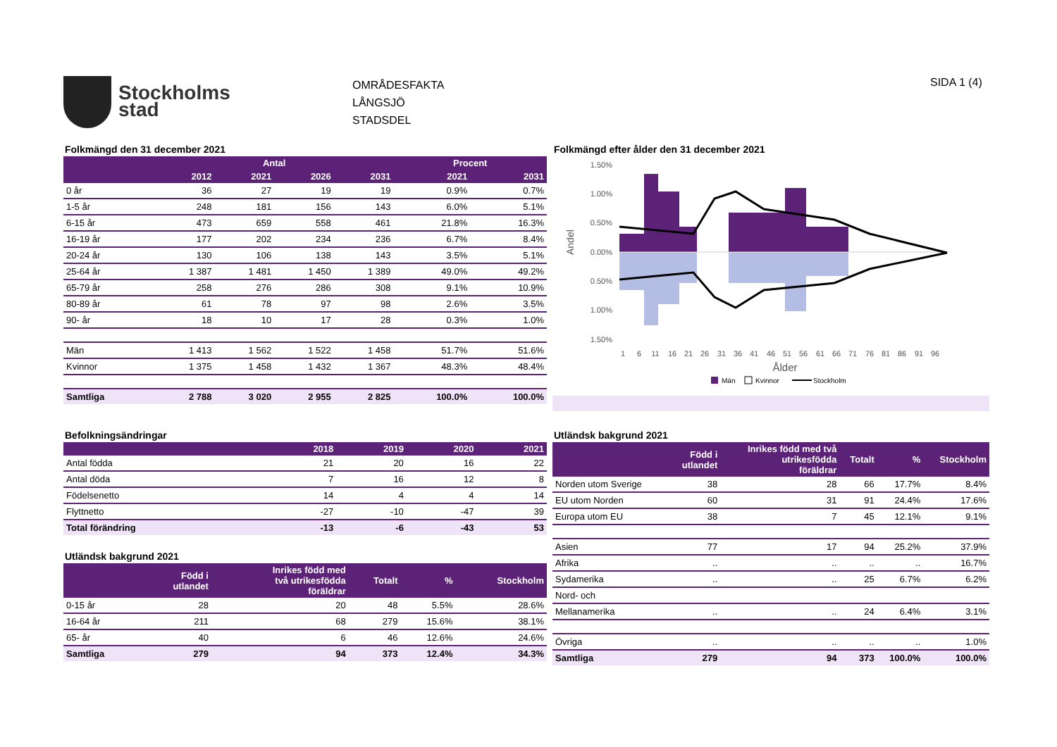Stockholms
stad
OMRÅDESFAKTA
LÅNGSJÖ
STADSDEL
SIDA 1 (4)
Folkmängd den 31 december 2021
| | Antal | | | | Procent | |
| --- | --- | --- | --- | --- | --- | --- |
| | 2012 | 2021 | 2026 | 2031 | 2021 | 2031 |
| 0 år | 36 | 27 | 19 | 19 | 0.9% | 0.7% |
| 1-5 år | 248 | 181 | 156 | 143 | 6.0% | 5.1% |
| 6-15 år | 473 | 659 | 558 | 461 | 21.8% | 16.3% |
| 16-19 år | 177 | 202 | 234 | 236 | 6.7% | 8.4% |
| 20-24 år | 130 | 106 | 138 | 143 | 3.5% | 5.1% |
| 25-64 år | 1 387 | 1 481 | 1 450 | 1 389 | 49.0% | 49.2% |
| 65-79 år | 258 | 276 | 286 | 308 | 9.1% | 10.9% |
| 80-89 år | 61 | 78 | 97 | 98 | 2.6% | 3.5% |
| 90- år | 18 | 10 | 17 | 28 | 0.3% | 1.0% |
| Män | 1 413 | 1 562 | 1 522 | 1 458 | 51.7% | 51.6% |
| Kvinnor | 1 375 | 1 458 | 1 432 | 1 367 | 48.3% | 48.4% |
| Samtliga | 2 788 | 3 020 | 2 955 | 2 825 | 100.0% | 100.0% |
Folkmängd efter ålder den 31 december 2021
1.50%
1.00%
0.50%
0.00%
0.50%
1.00%
1.50%
Andel
1
6
11
16
21
26
31
36
41
46
51
56
61
66
71
76
81
86
91
96
Ålder
Män
Kvinnor
Stockholm
Befolkningsändringar
| | 2018 | 2019 | 2020 | 2021 |
| --- | --- | --- | --- | --- |
| Antal födda | 21 | 20 | 16 | 22 |
| Antal döda | 7 | 16 | 12 | 8 |
| Födelsenetto | 14 | 4 | 4 | 14 |
| Flyttnetto | -27 | -10 | -47 | 39 |
| Total förändring | -13 | -6 | -43 | 53 |
Utländsk bakgrund 2021
| | Född i utlandet | Inrikes född med två utrikesfödda föräldrar | Totalt | % | Stockholm |
| --- | --- | --- | --- | --- | --- |
| 0-15 år | 28 | 20 | 48 | 5.5% | 28.6% |
| 16-64 år | 211 | 68 | 279 | 15.6% | 38.1% |
| 65- år | 40 | 6 | 46 | 12.6% | 24.6% |
| Samtliga | 279 | 94 | 373 | 12.4% | 34.3% |
Utländsk bakgrund 2021
| | Född i utlandet | Inrikes född med två utrikesfödda föräldrar | Totalt | % | Stockholm |
| --- | --- | --- | --- | --- | --- |
| Norden utom Sverige | 38 | 28 | 66 | 17.7% | 8.4% |
| EU utom Norden | 60 | 31 | 91 | 24.4% | 17.6% |
| Europa utom EU | 38 | 7 | 45 | 12.1% | 9.1% |
| Asien | 77 | 17 | 94 | 25.2% | 37.9% |
| Afrika | .. | .. | .. | .. | 16.7% |
| Sydamerika | .. | .. | 25 | 6.7% | 6.2% |
| Nord- och | | | | | |
| Mellanamerika | .. | .. | 24 | 6.4% | 3.1% |
| Övriga | .. | .. | .. | .. | 1.0% |
| Samtliga | 279 | 94 | 373 | 100.0% | 100.0% |